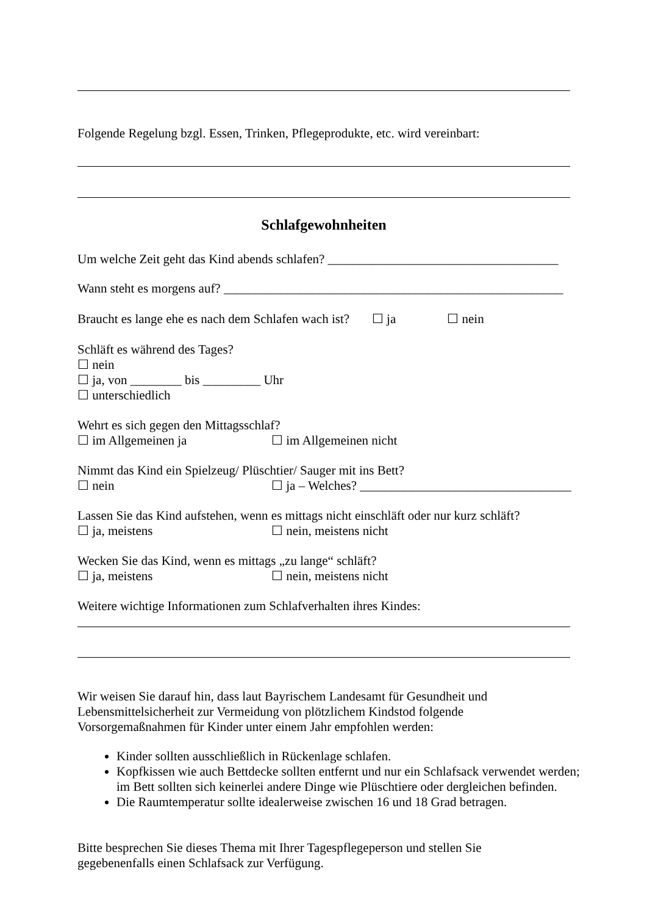Folgende Regelung bzgl. Essen, Trinken, Pflegeprodukte, etc. wird vereinbart:
Schlafgewohnheiten
Um welche Zeit geht das Kind abends schlafen? ____________________________________
Wann steht es morgens auf? _____________________________________________________
Braucht es lange ehe es nach dem Schlafen wach ist? ☐ ja ☐ nein
Schläft es während des Tages?
☐ nein
☐ ja, von ________ bis _________ Uhr
☐ unterschiedlich
Wehrt es sich gegen den Mittagsschlaf?
☐ im Allgemeinen ja ☐ im Allgemeinen nicht
Nimmt das Kind ein Spielzeug/ Plüschtier/ Sauger mit ins Bett?
☐ nein ☐ ja – Welches? _________________________________
Lassen Sie das Kind aufstehen, wenn es mittags nicht einschläft oder nur kurz schläft?
☐ ja, meistens ☐ nein, meistens nicht
Wecken Sie das Kind, wenn es mittags „zu lange“ schläft?
☐ ja, meistens ☐ nein, meistens nicht
Weitere wichtige Informationen zum Schlafverhalten ihres Kindes:
Wir weisen Sie darauf hin, dass laut Bayrischem Landesamt für Gesundheit und
Lebensmittelsicherheit zur Vermeidung von plötzlichem Kindstod folgende
Vorsorgemaßnahmen für Kinder unter einem Jahr empfohlen werden:
Kinder sollten ausschließlich in Rückenlage schlafen.
Kopfkissen wie auch Bettdecke sollten entfernt und nur ein Schlafsack verwendet werden; im Bett sollten sich keinerlei andere Dinge wie Plüschtiere oder dergleichen befinden.
Die Raumtemperatur sollte idealerweise zwischen 16 und 18 Grad betragen.
Bitte besprechen Sie dieses Thema mit Ihrer Tagespflegeperson und stellen Sie
gegebenenfalls einen Schlafsack zur Verfügung.